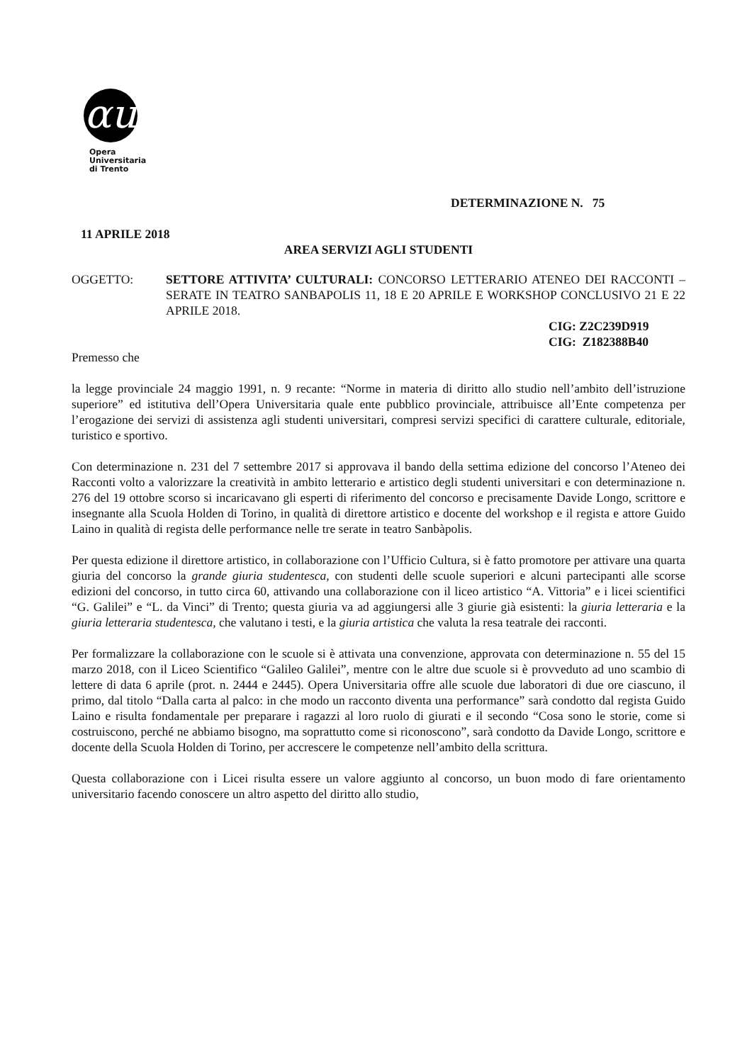αu
Opera
Universitaria
di Trento
DETERMINAZIONE N. 75
11 APRILE 2018
AREA SERVIZI AGLI STUDENTI
OGGETTO: SETTORE ATTIVITA’ CULTURALI: CONCORSO LETTERARIO ATENEO DEI RACCONTI – SERATE IN TEATRO SANBAPOLIS 11, 18 E 20 APRILE E WORKSHOP CONCLUSIVO 21 E 22 APRILE 2018.
CIG: Z2C239D919
CIG: Z182388B40
Premesso che
la legge provinciale 24 maggio 1991, n. 9 recante: “Norme in materia di diritto allo studio nell’ambito dell’istruzione superiore” ed istitutiva dell’Opera Universitaria quale ente pubblico provinciale, attribuisce all’Ente competenza per l’erogazione dei servizi di assistenza agli studenti universitari, compresi servizi specifici di carattere culturale, editoriale, turistico e sportivo.
Con determinazione n. 231 del 7 settembre 2017 si approvava il bando della settima edizione del concorso l’Ateneo dei Racconti volto a valorizzare la creatività in ambito letterario e artistico degli studenti universitari e con determinazione n. 276 del 19 ottobre scorso si incaricavano gli esperti di riferimento del concorso e precisamente Davide Longo, scrittore e insegnante alla Scuola Holden di Torino, in qualità di direttore artistico e docente del workshop e il regista e attore Guido Laino in qualità di regista delle performance nelle tre serate in teatro Sanbàpolis.
Per questa edizione il direttore artistico, in collaborazione con l’Ufficio Cultura, si è fatto promotore per attivare una quarta giuria del concorso la grande giuria studentesca, con studenti delle scuole superiori e alcuni partecipanti alle scorse edizioni del concorso, in tutto circa 60, attivando una collaborazione con il liceo artistico “A. Vittoria” e i licei scientifici “G. Galilei” e “L. da Vinci” di Trento; questa giuria va ad aggiungersi alle 3 giurie già esistenti: la giuria letteraria e la giuria letteraria studentesca, che valutano i testi, e la giuria artistica che valuta la resa teatrale dei racconti.
Per formalizzare la collaborazione con le scuole si è attivata una convenzione, approvata con determinazione n. 55 del 15 marzo 2018, con il Liceo Scientifico “Galileo Galilei”, mentre con le altre due scuole si è provveduto ad uno scambio di lettere di data 6 aprile (prot. n. 2444 e 2445). Opera Universitaria offre alle scuole due laboratori di due ore ciascuno, il primo, dal titolo “Dalla carta al palco: in che modo un racconto diventa una performance” sarà condotto dal regista Guido Laino e risulta fondamentale per preparare i ragazzi al loro ruolo di giurati e il secondo “Cosa sono le storie, come si costruiscono, perché ne abbiamo bisogno, ma soprattutto come si riconoscono”, sarà condotto da Davide Longo, scrittore e docente della Scuola Holden di Torino, per accrescere le competenze nell’ambito della scrittura.
Questa collaborazione con i Licei risulta essere un valore aggiunto al concorso, un buon modo di fare orientamento universitario facendo conoscere un altro aspetto del diritto allo studio,